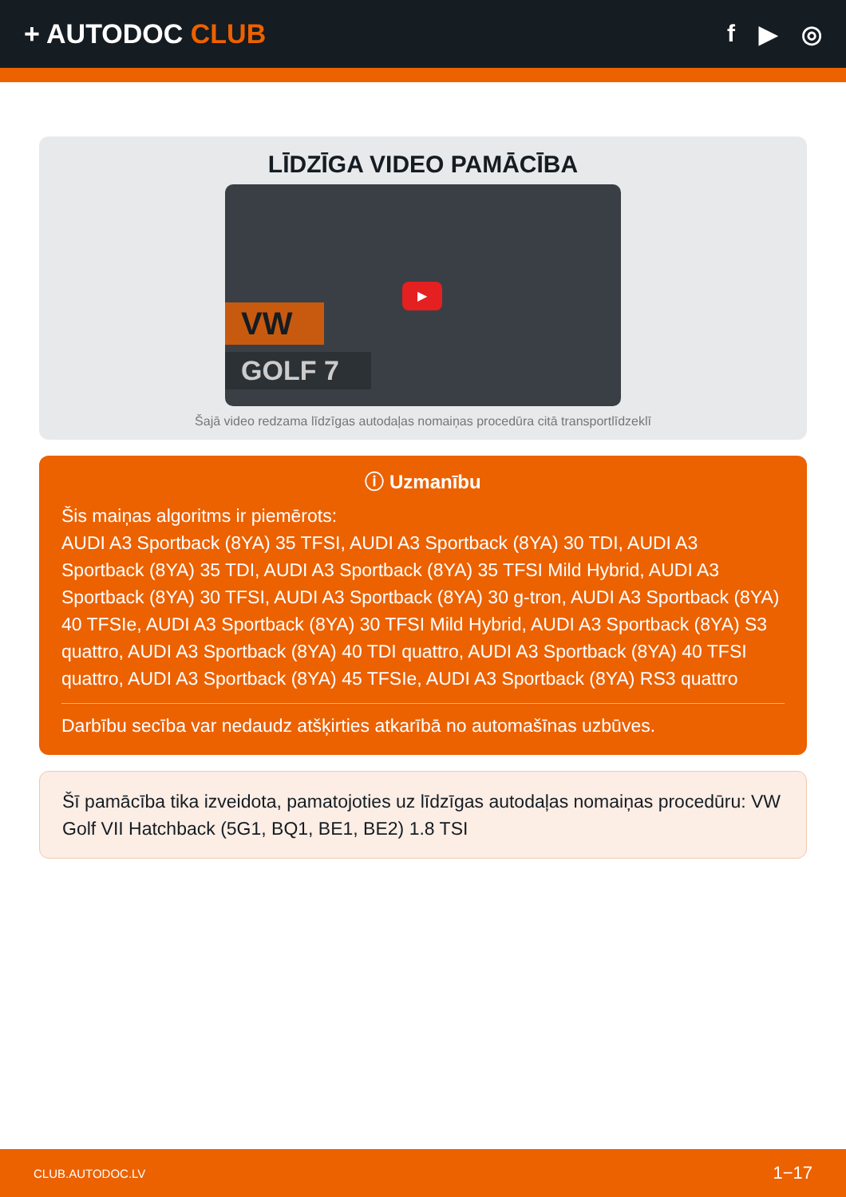+ AUTODOC CLUB f ▶ ◎
LĪDZĪGA VIDEO PAMĀCĪBA
▶
VW
GOLF 7
Šajā video redzama līdzīgas autodaļas nomaiņas procedūra citā transportlīdzeklī
ⓘ Uzmanību
Šis maiņas algoritms ir piemērots:
AUDI A3 Sportback (8YA) 35 TFSI, AUDI A3 Sportback (8YA) 30 TDI, AUDI A3 Sportback (8YA) 35 TDI, AUDI A3 Sportback (8YA) 35 TFSI Mild Hybrid, AUDI A3 Sportback (8YA) 30 TFSI, AUDI A3 Sportback (8YA) 30 g-tron, AUDI A3 Sportback (8YA) 40 TFSIe, AUDI A3 Sportback (8YA) 30 TFSI Mild Hybrid, AUDI A3 Sportback (8YA) S3 quattro, AUDI A3 Sportback (8YA) 40 TDI quattro, AUDI A3 Sportback (8YA) 40 TFSI quattro, AUDI A3 Sportback (8YA) 45 TFSIe, AUDI A3 Sportback (8YA) RS3 quattro
Darbību secība var nedaudz atšķirties atkarībā no automašīnas uzbūves.
Šī pamācība tika izveidota, pamatojoties uz līdzīgas autodaļas nomaiņas procedūru: VW Golf VII Hatchback (5G1, BQ1, BE1, BE2) 1.8 TSI
CLUB.AUTODOC.LV 1−17